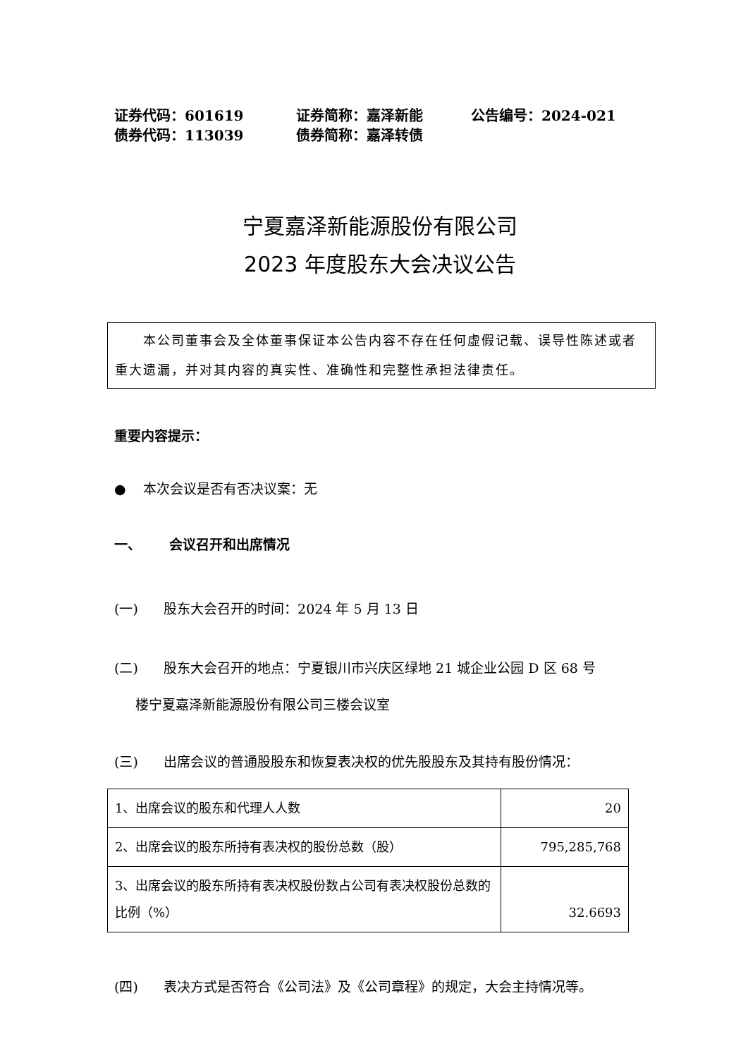证券代码：601619 证券简称：嘉泽新能 公告编号：2024-021
债券代码：113039 债券简称：嘉泽转债
宁夏嘉泽新能源股份有限公司
2023 年度股东大会决议公告
　　本公司董事会及全体董事保证本公告内容不存在任何虚假记载、误导性陈述或者重大遗漏，并对其内容的真实性、准确性和完整性承担法律责任。
重要内容提示：
● 本次会议是否有否决议案：无
一、 会议召开和出席情况
(一) 股东大会召开的时间：2024 年 5 月 13 日
(二) 股东大会召开的地点：宁夏银川市兴庆区绿地 21 城企业公园 D 区 68 号
楼宁夏嘉泽新能源股份有限公司三楼会议室
(三) 出席会议的普通股股东和恢复表决权的优先股股东及其持有股份情况：
| 1、出席会议的股东和代理人人数 | 20 |
| 2、出席会议的股东所持有表决权的股份总数（股） | 795,285,768 |
| 3、出席会议的股东所持有表决权股份数占公司有表决权股份总数的比例（%） | 32.6693 |
(四) 表决方式是否符合《公司法》及《公司章程》的规定，大会主持情况等。